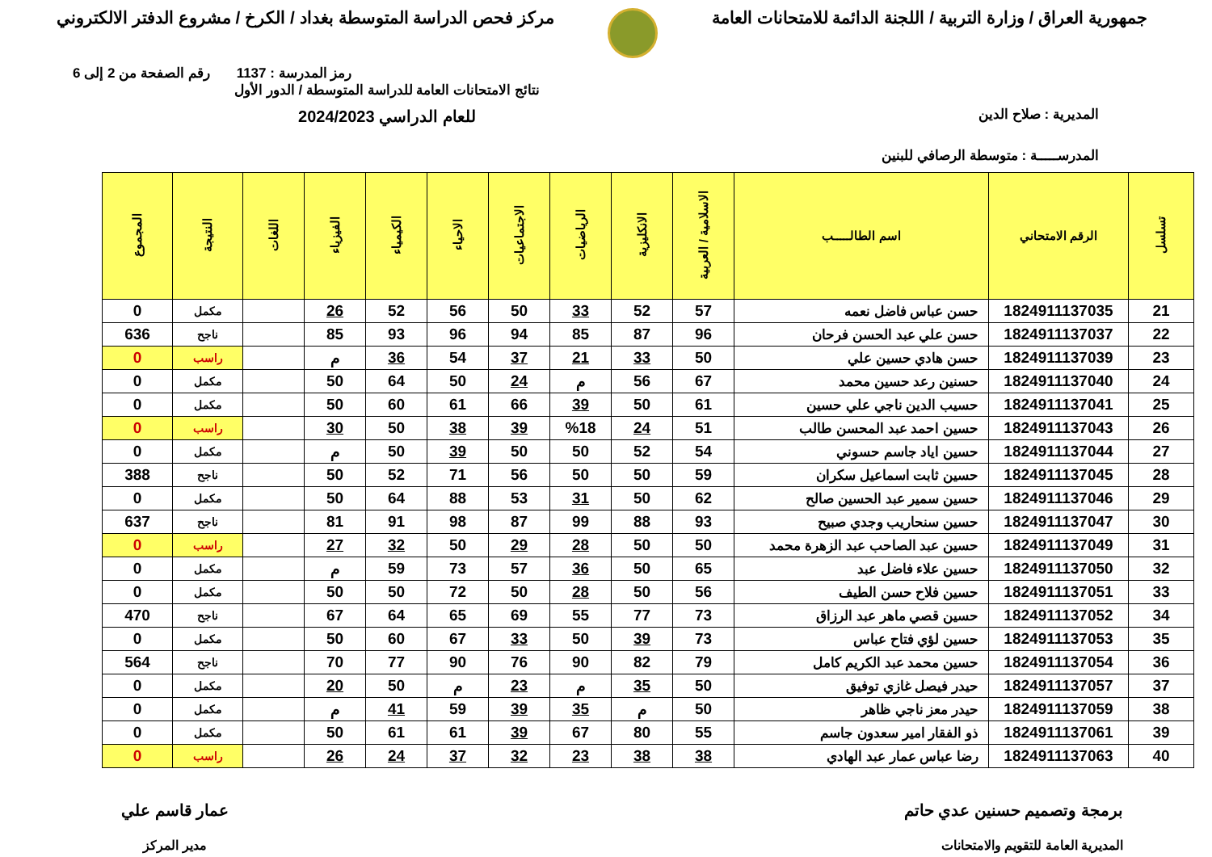جمهورية العراق / وزارة التربية / اللجنة الدائمة للامتحانات العامة
مركز فحص الدراسة المتوسطة بغداد / الكرخ / مشروع الدفتر الالكتروني
رمز المدرسة : 1137 رقم الصفحة من 2 إلى 6
المديرية : صلاح الدين
المدرســـــة : متوسطة الرصافي للبنين
نتائج الامتحانات العامة للدراسة المتوسطة / الدور الأول
للعام الدراسي 2024/2023
| تسلسل | الرقم الامتحاني | اسم الطالـــــب | الاسلامية / العربية | الانكليزية | الرياضيات | الاجتماعيات | الاحياء | الكيمياء | الفيزياء | اللغات | النتيجة | المجموع |
| --- | --- | --- | --- | --- | --- | --- | --- | --- | --- | --- | --- | --- |
| 21 | 1824911137035 | حسن عباس فاضل نعمه | 57 | 52 | 33 | 50 | 56 | 52 | 26 | | مكمل | 0 |
| 22 | 1824911137037 | حسن علي عبد الحسن فرحان | 96 | 87 | 85 | 94 | 96 | 93 | 85 | | ناجح | 636 |
| 23 | 1824911137039 | حسن هادي حسين علي | 50 | 33 | 21 | 37 | 54 | 36 | م | | راسب | 0 |
| 24 | 1824911137040 | حسنين رعد حسين محمد | 67 | 56 | م | 24 | 50 | 64 | 50 | | مكمل | 0 |
| 25 | 1824911137041 | حسيب الدين ناجي علي حسين | 61 | 50 | 39 | 66 | 61 | 60 | 50 | | مكمل | 0 |
| 26 | 1824911137043 | حسين احمد عبد المحسن طالب | 51 | 24 | %18 | 39 | 38 | 50 | 30 | | راسب | 0 |
| 27 | 1824911137044 | حسين اياد جاسم حسوني | 54 | 52 | 50 | 50 | 39 | 50 | م | | مكمل | 0 |
| 28 | 1824911137045 | حسين ثابت اسماعيل سكران | 59 | 50 | 50 | 56 | 71 | 52 | 50 | | ناجح | 388 |
| 29 | 1824911137046 | حسين سمير عبد الحسين صالح | 62 | 50 | 31 | 53 | 88 | 64 | 50 | | مكمل | 0 |
| 30 | 1824911137047 | حسين سنحاريب وجدي صبيح | 93 | 88 | 99 | 87 | 98 | 91 | 81 | | ناجح | 637 |
| 31 | 1824911137049 | حسين عبد الصاحب عبد الزهرة محمد | 50 | 50 | 28 | 29 | 50 | 32 | 27 | | راسب | 0 |
| 32 | 1824911137050 | حسين علاء فاضل عبد | 65 | 50 | 36 | 57 | 73 | 59 | م | | مكمل | 0 |
| 33 | 1824911137051 | حسين فلاح حسن الطيف | 56 | 50 | 28 | 50 | 72 | 50 | 50 | | مكمل | 0 |
| 34 | 1824911137052 | حسين قصي ماهر عبد الرزاق | 73 | 77 | 55 | 69 | 65 | 64 | 67 | | ناجح | 470 |
| 35 | 1824911137053 | حسين لؤي فتاح عباس | 73 | 39 | 50 | 33 | 67 | 60 | 50 | | مكمل | 0 |
| 36 | 1824911137054 | حسين محمد عبد الكريم كامل | 79 | 82 | 90 | 76 | 90 | 77 | 70 | | ناجح | 564 |
| 37 | 1824911137057 | حيدر فيصل غازي توفيق | 50 | 35 | م | 23 | م | 50 | 20 | | مكمل | 0 |
| 38 | 1824911137059 | حيدر معز ناجي ظاهر | 50 | م | 35 | 39 | 59 | 41 | م | | مكمل | 0 |
| 39 | 1824911137061 | ذو الفقار امير سعدون جاسم | 55 | 80 | 67 | 39 | 61 | 61 | 50 | | مكمل | 0 |
| 40 | 1824911137063 | رضا عباس عمار عبد الهادي | 38 | 38 | 23 | 32 | 37 | 24 | 26 | | راسب | 0 |
برمجة وتصميم حسنين عدي حاتم
المديرية العامة للتقويم والامتحانات
عمار قاسم علي
مدير المركز